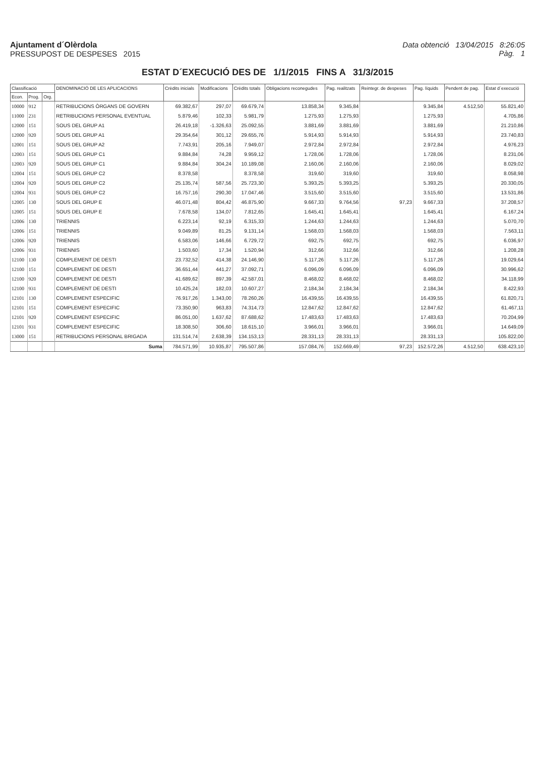Ajuntament d´Olèrdola
PRESSUPOST DE DESPESES 2015
Data obtenció 13/04/2015 8:26:05
Pàg. 1
ESTAT D´EXECUCIÓ DES DE 1/1/2015 FINS A 31/3/2015
| Classificació | | | DENOMINACIÓ DE LES APLICACIONS | Crèdits inicials | Modificacions | Crèdits totals | Obligacions reconegudes | Pag. realitzats | Reintegr. de despeses | Pag. líquids | Pendent de pag. | Estat d´execució |
| --- | --- | --- | --- | --- | --- | --- | --- | --- | --- | --- | --- | --- |
| Econ. | Prog. | Org. | | | | | | | | | | |
| 10000 | 912 | | RETRIBUCIONS ÒRGANS DE GOVERN | 69.382,67 | 297,07 | 69.679,74 | 13.858,34 | 9.345,84 | | 9.345,84 | 4.512,50 | 55.821,40 |
| 11000 | 231 | | RETRIBUCIONS PERSONAL EVENTUAL | 5.879,46 | 102,33 | 5.981,79 | 1.275,93 | 1.275,93 | | 1.275,93 | | 4.705,86 |
| 12000 | 151 | | SOUS DEL GRUP A1 | 26.419,18 | -1.326,63 | 25.092,55 | 3.881,69 | 3.881,69 | | 3.881,69 | | 21.210,86 |
| 12000 | 920 | | SOUS DEL GRUP A1 | 29.354,64 | 301,12 | 29.655,76 | 5.914,93 | 5.914,93 | | 5.914,93 | | 23.740,83 |
| 12001 | 151 | | SOUS DEL GRUP A2 | 7.743,91 | 205,16 | 7.949,07 | 2.972,84 | 2.972,84 | | 2.972,84 | | 4.976,23 |
| 12003 | 151 | | SOUS DEL GRUP C1 | 9.884,84 | 74,28 | 9.959,12 | 1.728,06 | 1.728,06 | | 1.728,06 | | 8.231,06 |
| 12003 | 920 | | SOUS DEL GRUP C1 | 9.884,84 | 304,24 | 10.189,08 | 2.160,06 | 2.160,06 | | 2.160,06 | | 8.029,02 |
| 12004 | 151 | | SOUS DEL GRUP C2 | 8.378,58 | | 8.378,58 | 319,60 | 319,60 | | 319,60 | | 8.058,98 |
| 12004 | 920 | | SOUS DEL GRUP C2 | 25.135,74 | 587,56 | 25.723,30 | 5.393,25 | 5.393,25 | | 5.393,25 | | 20.330,05 |
| 12004 | 931 | | SOUS DEL GRUP C2 | 16.757,16 | 290,30 | 17.047,46 | 3.515,60 | 3.515,60 | | 3.515,60 | | 13.531,86 |
| 12005 | 130 | | SOUS DEL GRUP E | 46.071,48 | 804,42 | 46.875,90 | 9.667,33 | 9.764,56 | 97,23 | 9.667,33 | | 37.208,57 |
| 12005 | 151 | | SOUS DEL GRUP E | 7.678,58 | 134,07 | 7.812,65 | 1.645,41 | 1.645,41 | | 1.645,41 | | 6.167,24 |
| 12006 | 130 | | TRIENNIS | 6.223,14 | 92,19 | 6.315,33 | 1.244,63 | 1.244,63 | | 1.244,63 | | 5.070,70 |
| 12006 | 151 | | TRIENNIS | 9.049,89 | 81,25 | 9.131,14 | 1.568,03 | 1.568,03 | | 1.568,03 | | 7.563,11 |
| 12006 | 920 | | TRIENNIS | 6.583,06 | 146,66 | 6.729,72 | 692,75 | 692,75 | | 692,75 | | 6.036,97 |
| 12006 | 931 | | TRIENNIS | 1.503,60 | 17,34 | 1.520,94 | 312,66 | 312,66 | | 312,66 | | 1.208,28 |
| 12100 | 130 | | COMPLEMENT DE DESTI | 23.732,52 | 414,38 | 24.146,90 | 5.117,26 | 5.117,26 | | 5.117,26 | | 19.029,64 |
| 12100 | 151 | | COMPLEMENT DE DESTI | 36.651,44 | 441,27 | 37.092,71 | 6.096,09 | 6.096,09 | | 6.096,09 | | 30.996,62 |
| 12100 | 920 | | COMPLEMENT DE DESTI | 41.689,62 | 897,39 | 42.587,01 | 8.468,02 | 8.468,02 | | 8.468,02 | | 34.118,99 |
| 12100 | 931 | | COMPLEMENT DE DESTI | 10.425,24 | 182,03 | 10.607,27 | 2.184,34 | 2.184,34 | | 2.184,34 | | 8.422,93 |
| 12101 | 130 | | COMPLEMENT ESPECIFIC | 76.917,26 | 1.343,00 | 78.260,26 | 16.439,55 | 16.439,55 | | 16.439,55 | | 61.820,71 |
| 12101 | 151 | | COMPLEMENT ESPECIFIC | 73.350,90 | 963,83 | 74.314,73 | 12.847,62 | 12.847,62 | | 12.847,62 | | 61.467,11 |
| 12101 | 920 | | COMPLEMENT ESPECIFIC | 86.051,00 | 1.637,62 | 87.688,62 | 17.483,63 | 17.483,63 | | 17.483,63 | | 70.204,99 |
| 12101 | 931 | | COMPLEMENT ESPECIFIC | 18.308,50 | 306,60 | 18.615,10 | 3.966,01 | 3.966,01 | | 3.966,01 | | 14.649,09 |
| 13000 | 151 | | RETRIBUCIONS PERSONAL BRIGADA | 131.514,74 | 2.638,39 | 134.153,13 | 28.331,13 | 28.331,13 | | 28.331,13 | | 105.822,00 |
| | | | Suma | 784.571,99 | 10.935,87 | 795.507,86 | 157.084,76 | 152.669,49 | 97,23 | 152.572,26 | 4.512,50 | 638.423,10 |